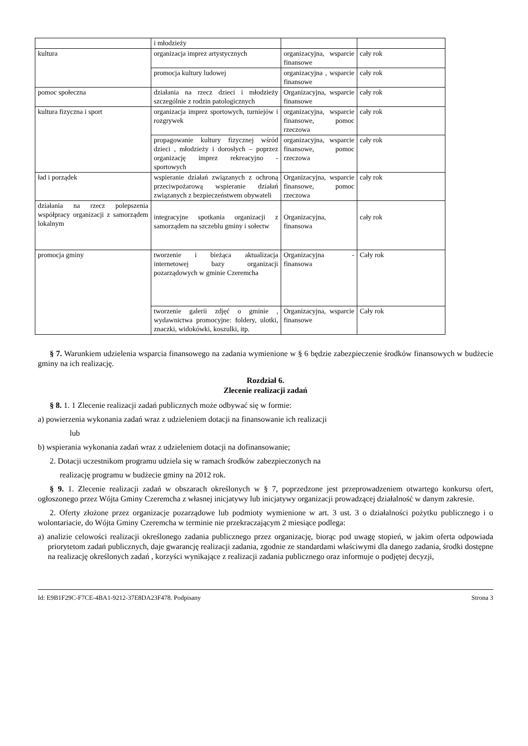| | i młodzieży | | |
| kultura | organizacja imprez artystycznych | organizacyjna, wsparcie finansowe | cały rok |
| | promocja kultury ludowej | organizacyjna , wsparcie finansowe | cały rok |
| pomoc społeczna | działania na rzecz dzieci i młodzieży szczególnie z rodzin patologicznych | Organizacyjna, wsparcie finansowe | cały rok |
| kultura fizyczna i sport | organizacja imprez sportowych, turniejów i rozgrywek | organizacyjna, wsparcie finansowe, pomoc rzeczowa | cały rok |
| | propagowanie kultury fizycznej wśród dzieci , młodzieży i dorosłych – poprzez organizację imprez rekreacyjno - sportowych | organizacyjna, wsparcie finansowe, pomoc rzeczowa | cały rok |
| ład i porządek | wspieranie działań związanych z ochroną przeciwpożarową wspieranie działań związanych z bezpieczeństwem obywateli | Organizacyjna, wsparcie finansowe, pomoc rzeczowa | cały rok |
| działania na rzecz polepszenia współpracy organizacji z samorządem lokalnym | integracyjne spotkania organizacji z samorządem na szczeblu gminy i sołectw | Organizacyjna, finansowa | cały rok |
| promocja gminy | tworzenie i bieżąca aktualizacja internetowej bazy organizacji pozarządowych w gminie Czeremcha | Organizacyjna -finansowa | Cały rok |
| | tworzenie galerii zdjęć o gminie , wydawnictwa promocyjne: foldery, ulotki, znaczki, widokówki, koszulki, itp. | Organizacyjna, wsparcie finansowe | Cały rok |
§ 7. Warunkiem udzielenia wsparcia finansowego na zadania wymienione w § 6 będzie zabezpieczenie środków finansowych w budżecie gminy na ich realizację.
Rozdział 6.
Zlecenie realizacji zadań
§ 8. 1. 1 Zlecenie realizacji zadań publicznych może odbywać się w formie:
a) powierzenia wykonania zadań wraz z udzieleniem dotacji na finansowanie ich realizacji
lub
b) wspierania wykonania zadań wraz z udzieleniem dotacji na dofinansowanie;
2. Dotacji uczestnikom programu udziela się w ramach środków zabezpieczonych na
realizację programu w budżecie gminy na 2012 rok.
§ 9. 1. Zlecenie realizacji zadań w obszarach określonych w § 7, poprzedzone jest przeprowadzeniem otwartego konkursu ofert, ogłoszonego przez Wójta Gminy Czeremcha z własnej inicjatywy lub inicjatywy organizacji prowadzącej działalność w danym zakresie.
2. Oferty złożone przez organizacje pozarządowe lub podmioty wymienione w art. 3 ust. 3 o działalności pożytku publicznego i o wolontariacie, do Wójta Gminy Czeremcha w terminie nie przekraczającym 2 miesiące podlega:
a) analizie celowości realizacji określonego zadania publicznego przez organizację, biorąc pod uwagę stopień, w jakim oferta odpowiada priorytetom zadań publicznych, daje gwarancję realizacji zadania, zgodnie ze standardami właściwymi dla danego zadania, środki dostępne na realizację określonych zadań , korzyści wynikające z realizacji zadania publicznego oraz informuje o podjętej decyzji,
Id: E9B1F29C-F7CE-4BA1-9212-37E8DA23F478. Podpisany Strona 3